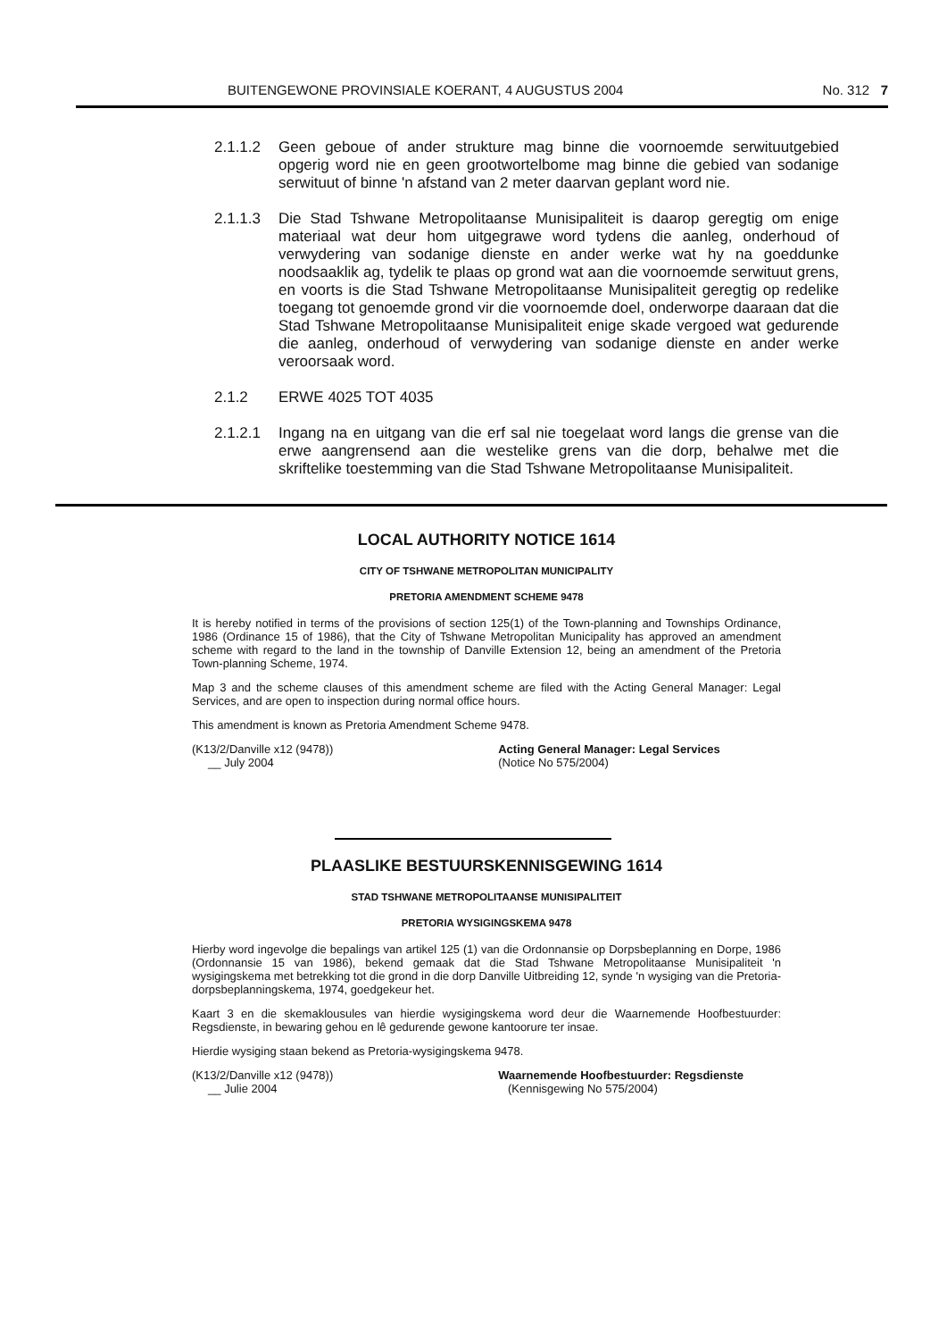BUITENGEWONE PROVINSIALE KOERANT, 4 AUGUSTUS 2004 No. 312 7
2.1.1.2 Geen geboue of ander strukture mag binne die voornoemde serwituutgebied opgerig word nie en geen grootwortelbome mag binne die gebied van sodanige serwituut of binne 'n afstand van 2 meter daarvan geplant word nie.
2.1.1.3 Die Stad Tshwane Metropolitaanse Munisipaliteit is daarop geregtig om enige materiaal wat deur hom uitgegrawe word tydens die aanleg, onderhoud of verwydering van sodanige dienste en ander werke wat hy na goeddunke noodsaaklik ag, tydelik te plaas op grond wat aan die voornoemde serwituut grens, en voorts is die Stad Tshwane Metropolitaanse Munisipaliteit geregtig op redelike toegang tot genoemde grond vir die voornoemde doel, onderworpe daaraan dat die Stad Tshwane Metropolitaanse Munisipaliteit enige skade vergoed wat gedurende die aanleg, onderhoud of verwydering van sodanige dienste en ander werke veroorsaak word.
2.1.2 ERWE 4025 TOT 4035
2.1.2.1 Ingang na en uitgang van die erf sal nie toegelaat word langs die grense van die erwe aangrensend aan die westelike grens van die dorp, behalwe met die skriftelike toestemming van die Stad Tshwane Metropolitaanse Munisipaliteit.
LOCAL AUTHORITY NOTICE 1614
CITY OF TSHWANE METROPOLITAN MUNICIPALITY
PRETORIA AMENDMENT SCHEME 9478
It is hereby notified in terms of the provisions of section 125(1) of the Town-planning and Townships Ordinance, 1986 (Ordinance 15 of 1986), that the City of Tshwane Metropolitan Municipality has approved an amendment scheme with regard to the land in the township of Danville Extension 12, being an amendment of the Pretoria Town-planning Scheme, 1974.
Map 3 and the scheme clauses of this amendment scheme are filed with the Acting General Manager: Legal Services, and are open to inspection during normal office hours.
This amendment is known as Pretoria Amendment Scheme 9478.
(K13/2/Danville x12 (9478))
__ July 2004
Acting General Manager: Legal Services
(Notice No 575/2004)
PLAASLIKE BESTUURSKENNISGEWING 1614
STAD TSHWANE METROPOLITAANSE MUNISIPALITEIT
PRETORIA WYSIGINGSKEMA 9478
Hierby word ingevolge die bepalings van artikel 125 (1) van die Ordonnansie op Dorpsbeplanning en Dorpe, 1986 (Ordonnansie 15 van 1986), bekend gemaak dat die Stad Tshwane Metropolitaanse Munisipaliteit 'n wysigingskema met betrekking tot die grond in die dorp Danville Uitbreiding 12, synde 'n wysiging van die Pretoria-dorpsbeplanningskema, 1974, goedgekeur het.
Kaart 3 en die skemaklousules van hierdie wysigingskema word deur die Waarnemende Hoofbestuurder: Regsdienste, in bewaring gehou en lê gedurende gewone kantoorure ter insae.
Hierdie wysiging staan bekend as Pretoria-wysigingskema 9478.
(K13/2/Danville x12 (9478))
__ Julie 2004
Waarnemende Hoofbestuurder: Regsdienste
(Kennisgewing No 575/2004)